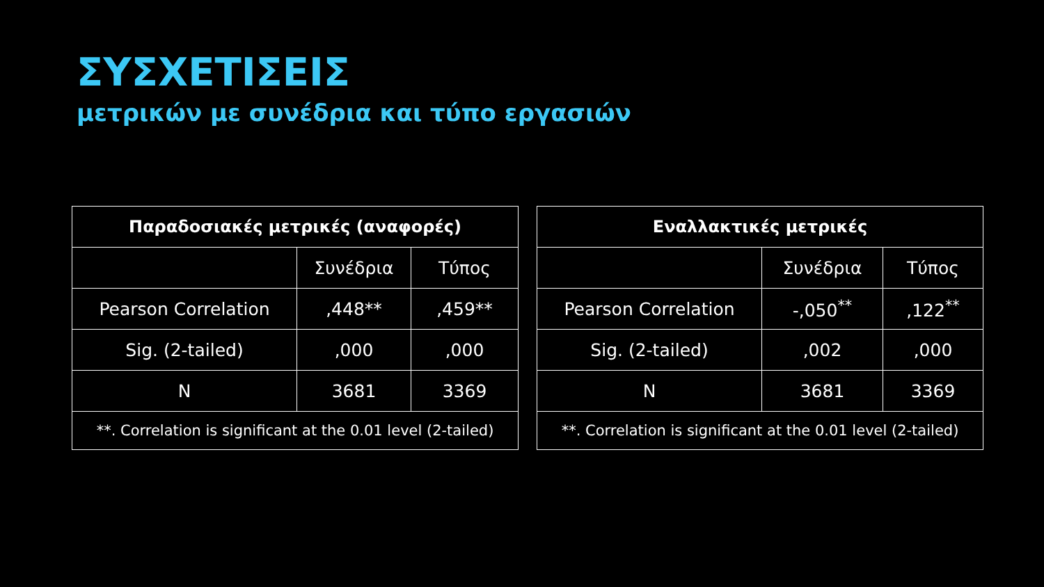ΣΥΣΧΕΤΙΣΕΙΣ
μετρικών με συνέδρια και τύπο εργασιών
| Παραδοσιακές μετρικές (αναφορές) | | |
| --- | --- | --- |
| | Συνέδρια | Τύπος |
| Pearson Correlation | ,448** | ,459** |
| Sig. (2-tailed) | ,000 | ,000 |
| N | 3681 | 3369 |
| **. Correlation is significant at the 0.01 level (2-tailed) | | |
| Εναλλακτικές μετρικές | | |
| --- | --- | --- |
| | Συνέδρια | Τύπος |
| Pearson Correlation | -,050<sup>**</sup> | ,122<sup>**</sup> |
| Sig. (2-tailed) | ,002 | ,000 |
| N | 3681 | 3369 |
| **. Correlation is significant at the 0.01 level (2-tailed) | | |